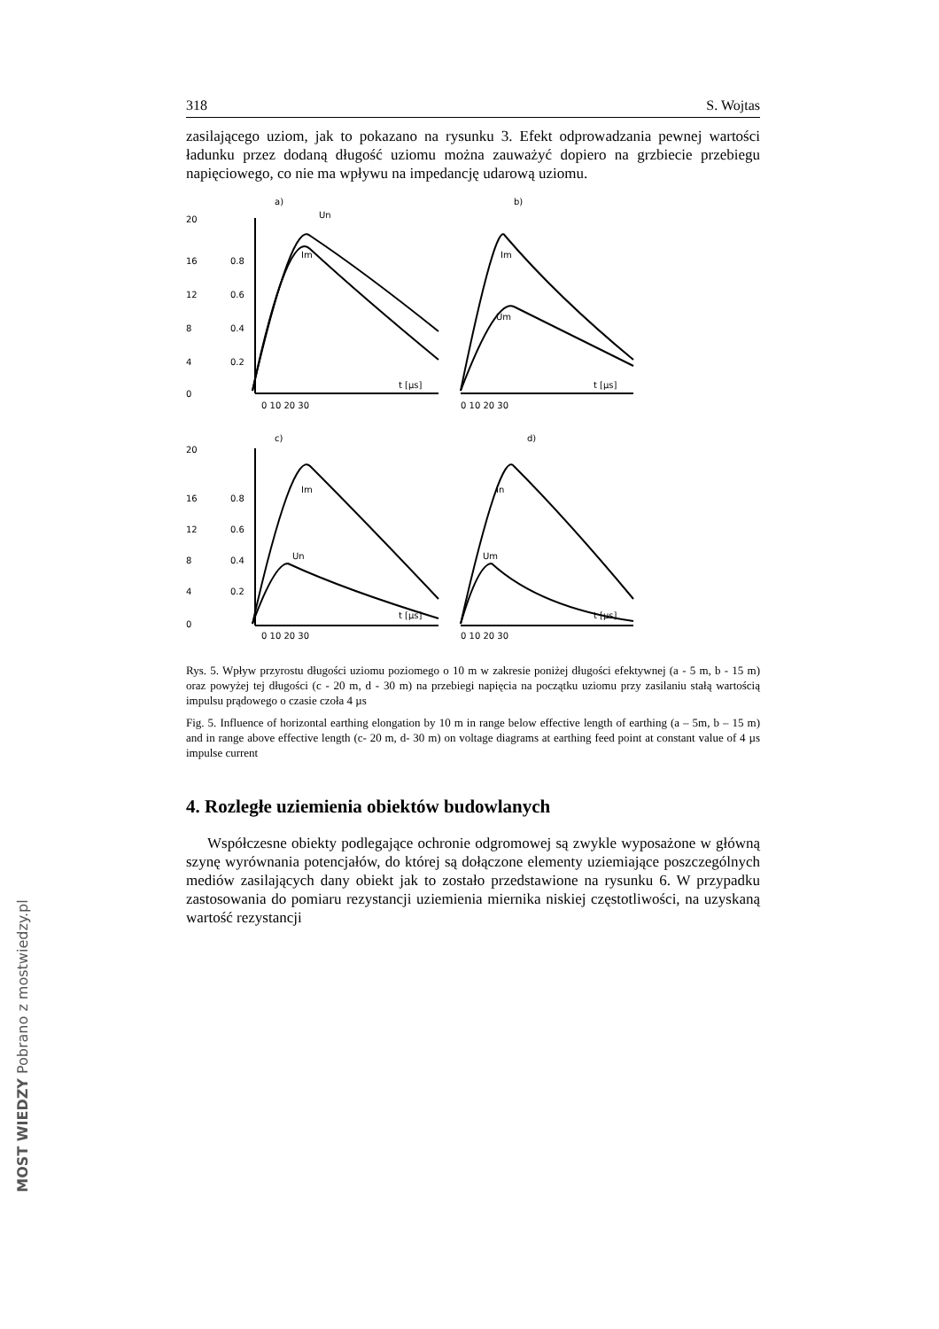318 S. Wojtas
zasilającego uziom, jak to pokazano na rysunku 3. Efekt odprowadzania pewnej wartości ładunku przez dodaną długość uziomu można zauważyć dopiero na grzbiecie przebiegu napięciowego, co nie ma wpływu na impedancję udarową uziomu.
a)
b)
c)
d)
20
16
12
8
4
0
0.8
0.6
0.4
0.2
Un
Im
Im
Um
t [µs]
t [µs]
0 10 20 30
0 10 20 30
20
16
12
8
4
0
0.8
0.6
0.4
0.2
Im
Un
In
Um
t [µs]
t [µs]
0 10 20 30
0 10 20 30
Rys. 5. Wpływ przyrostu długości uziomu poziomego o 10 m w zakresie poniżej długości efektywnej (a - 5 m, b - 15 m) oraz powyżej tej długości (c - 20 m, d - 30 m) na przebiegi napięcia na początku uziomu przy zasilaniu stałą wartością impulsu prądowego o czasie czoła 4 µs
Fig. 5. Influence of horizontal earthing elongation by 10 m in range below effective length of earthing (a – 5m, b – 15 m) and in range above effective length (c- 20 m, d- 30 m) on voltage diagrams at earthing feed point at constant value of 4 µs impulse current
4. Rozległe uziemienia obiektów budowlanych
Współczesne obiekty podlegające ochronie odgromowej są zwykle wyposażone w główną szynę wyrównania potencjałów, do której są dołączone elementy uziemiające poszczególnych mediów zasilających dany obiekt jak to zostało przedstawione na rysunku 6. W przypadku zastosowania do pomiaru rezystancji uziemienia miernika niskiej częstotliwości, na uzyskaną wartość rezystancji
MOST WIEDZY Pobrano z mostwiedzy.pl